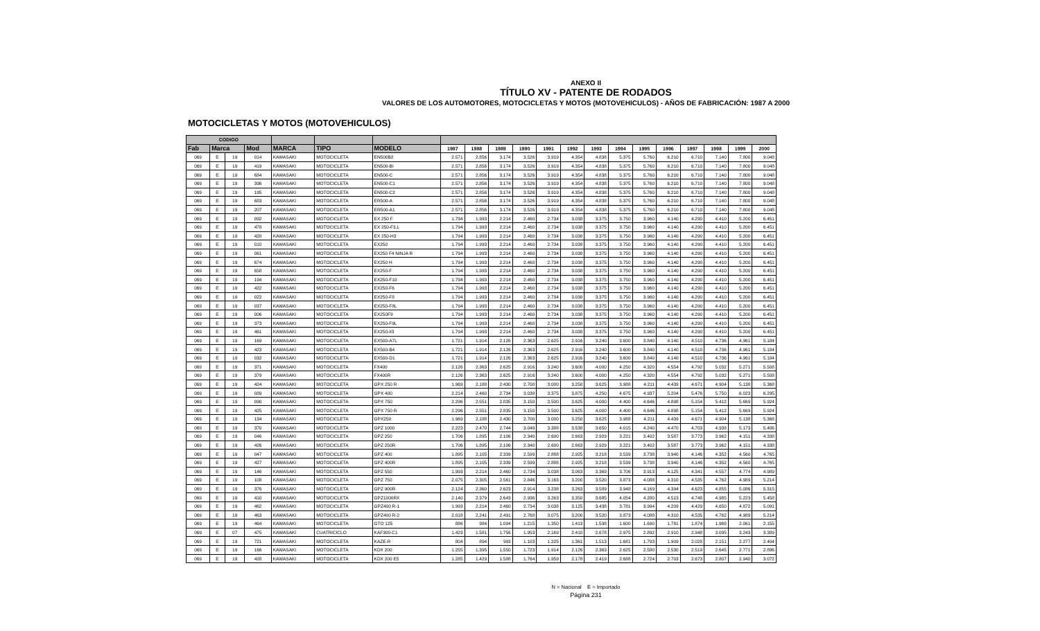ANEXO II
TÍTULO XV - PATENTE DE RODADOS
VALORES DE LOS AUTOMOTORES, MOTOCICLETAS Y MOTOS (MOTOVEHICULOS) - AÑOS DE FABRICACIÓN: 1987 A 2000
MOTOCICLETAS Y MOTOS (MOTOVEHICULOS)
| CODIGO | | | | | | | | | | | | | | | | | | | | |
| --- | --- | --- | --- | --- | --- | --- | --- | --- | --- | --- | --- | --- | --- | --- | --- | --- | --- | --- | --- | --- |
| Fab | Marca | | Mod | MARCA | TIPO | MODELO | 1987 | 1988 | 1989 | 1990 | 1991 | 1992 | 1993 | 1994 | 1995 | 1996 | 1997 | 1998 | 1999 | 2000 |
| 069 | E | 19 | 014 | KAWASAKI | MOTOCICLETA | EN500B2 | 2.571 | 2.856 | 3.174 | 3.526 | 3.919 | 4.354 | 4.838 | 5.375 | 5.760 | 6.210 | 6.710 | 7.140 | 7.800 | 9.048 |
| 069 | E | 19 | 419 | KAWASAKI | MOTOCICLETA | EN500-BI | 2.571 | 2.856 | 3.174 | 3.526 | 3.919 | 4.354 | 4.838 | 5.375 | 5.760 | 6.210 | 6.710 | 7.140 | 7.800 | 9.048 |
| 069 | E | 19 | 684 | KAWASAKI | MOTOCICLETA | EN500-C | 2.571 | 2.856 | 3.174 | 3.526 | 3.919 | 4.354 | 4.838 | 5.375 | 5.760 | 6.210 | 6.710 | 7.140 | 7.800 | 9.048 |
| 069 | E | 19 | 396 | KAWASAKI | MOTOCICLETA | EN500-C1 | 2.571 | 2.856 | 3.174 | 3.526 | 3.919 | 4.354 | 4.838 | 5.375 | 5.760 | 6.210 | 6.710 | 7.140 | 7.800 | 9.048 |
| 069 | E | 19 | 195 | KAWASAKI | MOTOCICLETA | EN500-C2 | 2.571 | 2.856 | 3.174 | 3.526 | 3.919 | 4.354 | 4.838 | 5.375 | 5.760 | 6.210 | 6.710 | 7.140 | 7.800 | 9.048 |
| 069 | E | 19 | 683 | KAWASAKI | MOTOCICLETA | ER500-A | 2.571 | 2.856 | 3.174 | 3.526 | 3.919 | 4.354 | 4.838 | 5.375 | 5.760 | 6.210 | 6.710 | 7.140 | 7.800 | 9.048 |
| 069 | E | 19 | 207 | KAWASAKI | MOTOCICLETA | ER500-A1 | 2.571 | 2.856 | 3.174 | 3.526 | 3.919 | 4.354 | 4.838 | 5.375 | 5.760 | 6.210 | 6.710 | 7.140 | 7.800 | 9.048 |
| 069 | E | 19 | 092 | KAWASAKI | MOTOCICLETA | EX 250 F | 1.794 | 1.993 | 2.214 | 2.460 | 2.734 | 3.038 | 3.375 | 3.750 | 3.960 | 4.140 | 4.290 | 4.410 | 5.200 | 6.451 |
| 069 | E | 19 | 478 | KAWASAKI | MOTOCICLETA | EX 250-F3,L | 1.794 | 1.993 | 2.214 | 2.460 | 2.734 | 3.038 | 3.375 | 3.750 | 3.960 | 4.140 | 4.290 | 4.410 | 5.200 | 6.451 |
| 069 | E | 19 | 420 | KAWASAKI | MOTOCICLETA | EX 250-H3 | 1.794 | 1.993 | 2.214 | 2.460 | 2.734 | 3.038 | 3.375 | 3.750 | 3.960 | 4.140 | 4.290 | 4.410 | 5.200 | 6.451 |
| 069 | E | 19 | 010 | KAWASAKI | MOTOCICLETA | EX250 | 1.794 | 1.993 | 2.214 | 2.460 | 2.734 | 3.038 | 3.375 | 3.750 | 3.960 | 4.140 | 4.290 | 4.410 | 5.200 | 6.451 |
| 069 | E | 19 | 061 | KAWASAKI | MOTOCICLETA | EX250 F4 NINJA R | 1.794 | 1.993 | 2.214 | 2.460 | 2.734 | 3.038 | 3.375 | 3.750 | 3.960 | 4.140 | 4.290 | 4.410 | 5.200 | 6.451 |
| 069 | E | 19 | 674 | KAWASAKI | MOTOCICLETA | EX250 H | 1.794 | 1.993 | 2.214 | 2.460 | 2.734 | 3.038 | 3.375 | 3.750 | 3.960 | 4.140 | 4.290 | 4.410 | 5.200 | 6.451 |
| 069 | E | 19 | 658 | KAWASAKI | MOTOCICLETA | EX250-F | 1.794 | 1.993 | 2.214 | 2.460 | 2.734 | 3.038 | 3.375 | 3.750 | 3.960 | 4.140 | 4.290 | 4.410 | 5.200 | 6.451 |
| 069 | E | 19 | 194 | KAWASAKI | MOTOCICLETA | EX250-F10 | 1.794 | 1.993 | 2.214 | 2.460 | 2.734 | 3.038 | 3.375 | 3.750 | 3.960 | 4.140 | 4.290 | 4.410 | 5.200 | 6.451 |
| 069 | E | 19 | 422 | KAWASAKI | MOTOCICLETA | EX250-F6 | 1.794 | 1.993 | 2.214 | 2.460 | 2.734 | 3.038 | 3.375 | 3.750 | 3.960 | 4.140 | 4.290 | 4.410 | 5.200 | 6.451 |
| 069 | E | 19 | 022 | KAWASAKI | MOTOCICLETA | EX250-F8 | 1.794 | 1.993 | 2.214 | 2.460 | 2.734 | 3.038 | 3.375 | 3.750 | 3.960 | 4.140 | 4.290 | 4.410 | 5.200 | 6.451 |
| 069 | E | 19 | 037 | KAWASAKI | MOTOCICLETA | EX250-F8L | 1.794 | 1.993 | 2.214 | 2.460 | 2.734 | 3.038 | 3.375 | 3.750 | 3.960 | 4.140 | 4.290 | 4.410 | 5.200 | 6.451 |
| 069 | E | 19 | 006 | KAWASAKI | MOTOCICLETA | EX250F9 | 1.794 | 1.993 | 2.214 | 2.460 | 2.734 | 3.038 | 3.375 | 3.750 | 3.960 | 4.140 | 4.290 | 4.410 | 5.200 | 6.451 |
| 069 | E | 19 | 373 | KAWASAKI | MOTOCICLETA | EX250-F9L | 1.794 | 1.993 | 2.214 | 2.460 | 2.734 | 3.038 | 3.375 | 3.750 | 3.960 | 4.140 | 4.290 | 4.410 | 5.200 | 6.451 |
| 069 | E | 19 | 461 | KAWASAKI | MOTOCICLETA | EX250-II3 | 1.794 | 1.993 | 2.214 | 2.460 | 2.734 | 3.038 | 3.375 | 3.750 | 3.960 | 4.140 | 4.290 | 4.410 | 5.200 | 6.451 |
| 069 | E | 19 | 169 | KAWASAKI | MOTOCICLETA | EX500-A7L | 1.721 | 1.914 | 2.126 | 2.363 | 2.625 | 2.916 | 3.240 | 3.600 | 3.840 | 4.140 | 4.510 | 4.736 | 4.961 | 5.184 |
| 069 | E | 19 | 423 | KAWASAKI | MOTOCICLETA | EX500-B4 | 1.721 | 1.914 | 2.126 | 2.363 | 2.625 | 2.916 | 3.240 | 3.600 | 3.840 | 4.140 | 4.510 | 4.736 | 4.961 | 5.184 |
| 069 | E | 19 | 032 | KAWASAKI | MOTOCICLETA | EX500-D1 | 1.721 | 1.914 | 2.126 | 2.363 | 2.625 | 2.916 | 3.240 | 3.600 | 3.840 | 4.140 | 4.510 | 4.736 | 4.961 | 5.184 |
| 069 | E | 19 | 371 | KAWASAKI | MOTOCICLETA | FX400 | 2.126 | 2.363 | 2.625 | 2.916 | 3.240 | 3.600 | 4.000 | 4.250 | 4.320 | 4.554 | 4.792 | 5.032 | 5.271 | 5.508 |
| 069 | E | 19 | 379 | KAWASAKI | MOTOCICLETA | FX400R | 2.126 | 2.363 | 2.625 | 2.916 | 3.240 | 3.600 | 4.000 | 4.250 | 4.320 | 4.554 | 4.792 | 5.032 | 5.271 | 5.508 |
| 069 | E | 19 | 424 | KAWASAKI | MOTOCICLETA | GPX 250 R | 1.969 | 2.188 | 2.430 | 2.700 | 3.000 | 3.250 | 3.625 | 3.988 | 4.211 | 4.439 | 4.671 | 4.904 | 5.138 | 5.368 |
| 069 | E | 19 | 089 | KAWASAKI | MOTOCICLETA | GPX 400 | 2.214 | 2.460 | 2.734 | 3.038 | 3.375 | 3.875 | 4.250 | 4.675 | 4.937 | 5.204 | 5.476 | 5.750 | 6.023 | 6.295 |
| 069 | E | 19 | 090 | KAWASAKI | MOTOCICLETA | GPX 750 | 2.296 | 2.551 | 2.835 | 3.150 | 3.500 | 3.625 | 4.000 | 4.400 | 4.646 | 4.898 | 5.154 | 5.412 | 5.669 | 5.924 |
| 069 | E | 19 | 425 | KAWASAKI | MOTOCICLETA | GPX 750 R | 2.296 | 2.551 | 2.835 | 3.150 | 3.500 | 3.625 | 4.000 | 4.400 | 4.646 | 4.898 | 5.154 | 5.412 | 5.669 | 5.924 |
| 069 | E | 19 | 134 | KAWASAKI | MOTOCICLETA | GPX250 | 1.969 | 2.188 | 2.430 | 2.700 | 3.000 | 3.250 | 3.625 | 3.988 | 4.211 | 4.439 | 4.671 | 4.904 | 5.138 | 5.368 |
| 069 | E | 19 | 370 | KAWASAKI | MOTOCICLETA | GPZ 1000 | 2.223 | 2.470 | 2.744 | 3.049 | 3.388 | 3.538 | 3.650 | 4.015 | 4.240 | 4.470 | 4.703 | 4.938 | 5.173 | 5.406 |
| 069 | E | 19 | 046 | KAWASAKI | MOTOCICLETA | GPZ 250 | 1.706 | 1.895 | 2.106 | 2.340 | 2.600 | 2.663 | 2.929 | 3.221 | 3.402 | 3.587 | 3.773 | 3.962 | 4.151 | 4.338 |
| 069 | E | 19 | 426 | KAWASAKI | MOTOCICLETA | GPZ 250R | 1.706 | 1.895 | 2.106 | 2.340 | 2.600 | 2.663 | 2.929 | 3.221 | 3.402 | 3.587 | 3.773 | 3.962 | 4.151 | 4.338 |
| 069 | E | 19 | 047 | KAWASAKI | MOTOCICLETA | GPZ 400 | 1.895 | 2.105 | 2.339 | 2.599 | 2.888 | 2.925 | 3.218 | 3.539 | 3.738 | 3.940 | 4.146 | 4.352 | 4.560 | 4.765 |
| 069 | E | 19 | 427 | KAWASAKI | MOTOCICLETA | GPZ 400R | 1.895 | 2.105 | 2.339 | 2.599 | 2.888 | 2.925 | 3.218 | 3.539 | 3.738 | 3.940 | 4.146 | 4.352 | 4.560 | 4.765 |
| 069 | E | 19 | 146 | KAWASAKI | MOTOCICLETA | GPZ 550 | 1.993 | 2.214 | 2.460 | 2.734 | 3.038 | 3.063 | 3.369 | 3.706 | 3.913 | 4.125 | 4.341 | 4.557 | 4.774 | 4.989 |
| 069 | E | 19 | 108 | KAWASAKI | MOTOCICLETA | GPZ 750 | 2.075 | 2.305 | 2.561 | 2.846 | 3.163 | 3.200 | 3.520 | 3.873 | 4.088 | 4.310 | 4.535 | 4.762 | 4.989 | 5.214 |
| 069 | E | 19 | 376 | KAWASAKI | MOTOCICLETA | GPZ 900R | 2.124 | 2.360 | 2.623 | 2.914 | 3.238 | 3.263 | 3.589 | 3.948 | 4.169 | 4.394 | 4.623 | 4.855 | 5.086 | 5.315 |
| 069 | E | 19 | 410 | KAWASAKI | MOTOCICLETA | GPZ1000RX | 2.140 | 2.379 | 2.643 | 2.936 | 3.263 | 3.350 | 3.685 | 4.054 | 4.280 | 4.513 | 4.748 | 4.985 | 5.223 | 5.458 |
| 069 | E | 19 | 462 | KAWASAKI | MOTOCICLETA | GPZ400 R-1 | 1.993 | 2.214 | 2.460 | 2.734 | 3.038 | 3.125 | 3.438 | 3.781 | 3.994 | 4.209 | 4.429 | 4.650 | 4.872 | 5.091 |
| 069 | E | 19 | 463 | KAWASAKI | MOTOCICLETA | GPZ400 R-2 | 2.018 | 2.241 | 2.491 | 2.768 | 3.075 | 3.200 | 3.520 | 3.873 | 4.088 | 4.310 | 4.535 | 4.762 | 4.989 | 5.214 |
| 069 | E | 19 | 464 | KAWASAKI | MOTOCICLETA | GTO 125 | 886 | 984 | 1.094 | 1.215 | 1.350 | 1.413 | 1.538 | 1.600 | 1.690 | 1.781 | 1.874 | 1.968 | 2.061 | 2.155 |
| 069 | E | 07 | 475 | KAWASAKI | CUATRICICLO | KAF300-C1 | 1.423 | 1.581 | 1.756 | 1.953 | 2.169 | 2.410 | 2.678 | 2.975 | 2.892 | 2.910 | 2.948 | 3.095 | 3.243 | 3.389 |
| 069 | E | 19 | 721 | KAWASAKI | MOTOCICLETA | KAZE-R | 804 | 894 | 993 | 1.103 | 1.225 | 1.361 | 1.513 | 1.681 | 1.793 | 1.909 | 2.028 | 2.151 | 2.277 | 2.404 |
| 069 | E | 19 | 166 | KAWASAKI | MOTOCICLETA | KDX 200 | 1.255 | 1.395 | 1.550 | 1.723 | 1.914 | 2.126 | 2.363 | 2.625 | 2.580 | 2.530 | 2.519 | 2.645 | 2.771 | 2.896 |
| 069 | E | 19 | 428 | KAWASAKI | MOTOCICLETA | KDX 200 E5 | 1.285 | 1.429 | 1.588 | 1.764 | 1.959 | 2.178 | 2.419 | 2.688 | 2.724 | 2.703 | 2.673 | 2.807 | 2.940 | 3.072 |
N = Nacional E = Importado
Página 231